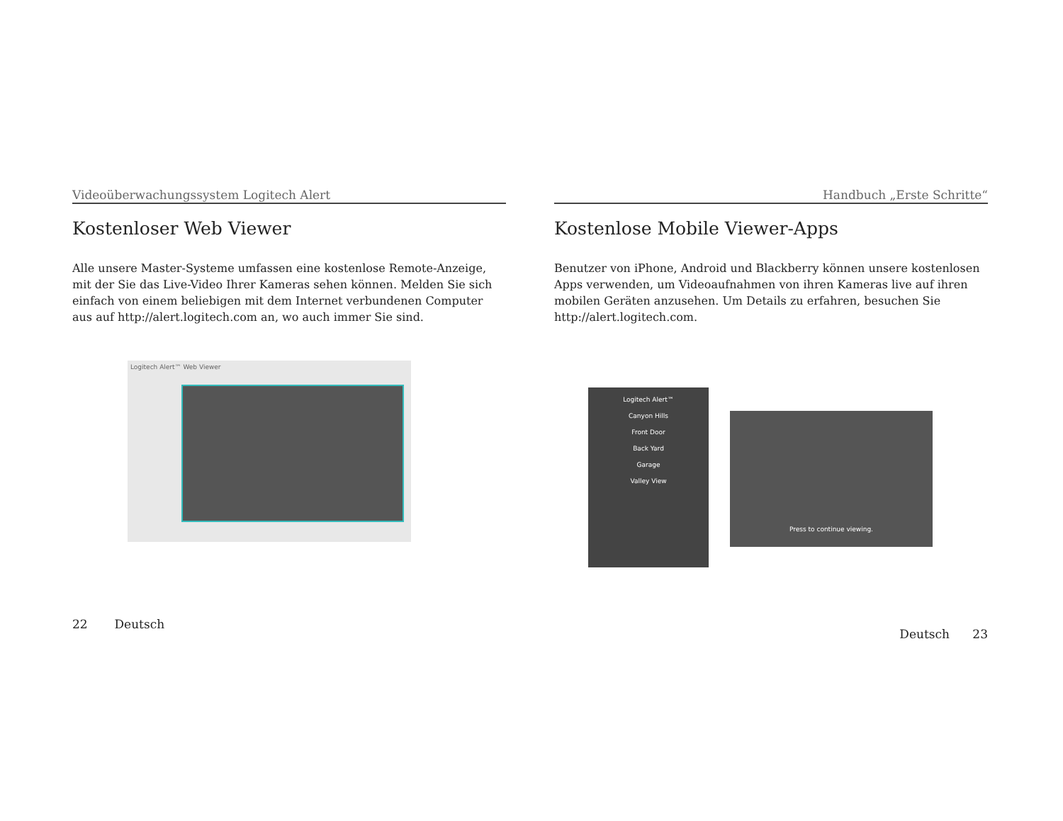Videoüberwachungssystem Logitech Alert
Kostenloser Web Viewer
Alle unsere Master-Systeme umfassen eine kostenlose Remote-Anzeige, mit der Sie das Live-Video Ihrer Kameras sehen können. Melden Sie sich einfach von einem beliebigen mit dem Internet verbundenen Computer aus auf http://alert.logitech.com an, wo auch immer Sie sind.
Logitech Alert™ Web Viewer
22 Deutsch
Handbuch „Erste Schritte“
Kostenlose Mobile Viewer-Apps
Benutzer von iPhone, Android und Blackberry können unsere kostenlosen Apps verwenden, um Videoaufnahmen von ihren Kameras live auf ihren mobilen Geräten anzusehen. Um Details zu erfahren, besuchen Sie http://alert.logitech.com.
Logitech Alert™
Canyon Hills
Front Door
Back Yard
Garage
Valley View
Press to continue viewing.
Deutsch 23